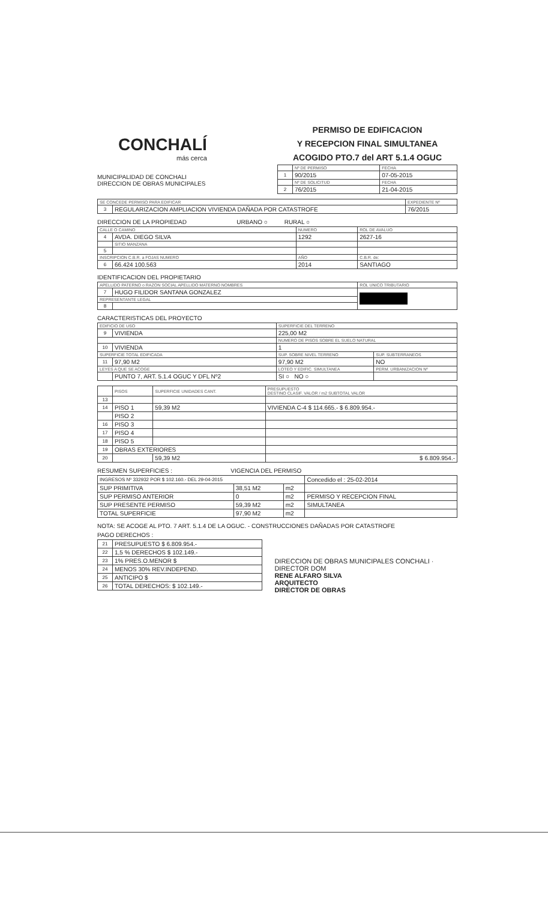CONCHALÍ
más cerca
MUNICIPALIDAD DE CONCHALI
DIRECCION DE OBRAS MUNICIPALES
PERMISO DE EDIFICACION
Y RECEPCION FINAL SIMULTANEA
ACOGIDO PTO.7 del ART 5.1.4 OGUC
| | Nº DE PERMISO | FECHA |
| --- | --- | --- |
| 1 | 90/2015 | 07-05-2015 |
| | Nº DE SOLICITUD | FECHA |
| 2 | 76/2015 | 21-04-2015 |
| SE CONCEDE PERMISO PARA EDIFICAR | | EXPEDIENTE Nº |
| --- | --- | --- |
| 3 | REGULARIZACION AMPLIACION VIVIENDA DAÑADA POR CATASTROFE | 76/2015 |
DIRECCION DE LA PROPIEDAD URBANO ○ RURAL ○
| CALLE O CAMINO | | NUMERO | ROL DE AVALUO |
| --- | --- | --- | --- |
| 4 | AVDA. DIEGO SILVA | 1292 | 2627-16 |
| | SITIO MANZANA | | |
| 5 | | | |
| INSCRIPCION C.B.R. a FOJAS NUMERO | | AÑO | C.B.R. de: |
| 6 | 66.424 100.563 | 2014 | SANTIAGO |
IDENTIFICACION DEL PROPIETARIO
| APELLIDO PATERNO o RAZON SOCIAL APELLIDO MATERNO NOMBRES | | ROL UNICO TRIBUTARIO |
| --- | --- | --- |
| 7 | HUGO FILIDOR SANTANA GONZALEZ | |
| REPRESENTANTE LEGAL | | |
| 8 | | |
CARACTERISTICAS DEL PROYECTO
| EDIFICIO DE USO | | SUPERFICIE DEL TERRENO | |
| --- | --- | --- | --- |
| 9 | VIVIENDA | 225,00 M2 | |
| | | NUMERO DE PISOS SOBRE EL SUELO NATURAL | |
| 10 | VIVIENDA | 1 | |
| SUPERFICIE TOTAL EDIFICADA | | SUP. SOBRE NIVEL TERRENO | SUP. SUBTERRANEOS |
| 11 | 97,90 M2 | 97,90 M2 | NO |
| LEYES A QUE SE ACOGE | | LOTEO Y EDIFIC. SIMULTANEA | PERM. URBANIZACION Nº |
| | PUNTO 7, ART. 5.1.4 OGUC Y DFL Nº2 | SI ○ NO ○ | |
| | PISOS | SUPERFICIE UNIDADES CANT. | PRESUPUESTO DESTINO CLASIF. VALOR / m2 SUBTOTAL VALOR |
| --- | --- | --- | --- |
| 13 | | | |
| 14 | PISO 1 | 59,39 M2 | VIVIENDA C-4 $ 114.665.- $ 6.809.954.- |
| | PISO 2 | | |
| 16 | PISO 3 | | |
| 17 | PISO 4 | | |
| 18 | PISO 5 | | |
| 19 | OBRAS EXTERIORES | | |
| 20 | | 59,39 M2 | $ 6.809.954.- |
RESUMEN SUPERFICIES : VIGENCIA DEL PERMISO
| INGRESOS Nº 332932 POR $ 102.160.- DEL 29-04-2015 | | | Concedido el : 25-02-2014 |
| SUP PRIMITIVA | 38,51 M2 | m2 | |
| SUP PERMISO ANTERIOR | 0 | m2 | PERMISO Y RECEPCION FINAL |
| SUP PRESENTE PERMISO | 59,39 M2 | m2 | SIMULTANEA |
| TOTAL SUPERFICIE | 97,90 M2 | m2 | |
NOTA: SE ACOGE AL PTO. 7 ART. 5.1.4 DE LA OGUC. - CONSTRUCCIONES DAÑADAS POR CATASTROFE
PAGO DERECHOS :
| 21 | PRESUPUESTO $ 6.809.954.- |
| 22 | 1,5 % DERECHOS $ 102.149.- |
| 23 | 1% PRES.O.MENOR $ |
| 24 | MENOS 30% REV.INDEPEND. |
| 25 | ANTICIPO $ |
| 26 | TOTAL DERECHOS: $ 102.149.- |
DIRECCION DE OBRAS MUNICIPALES CONCHALI · DIRECTOR DOM
RENE ALFARO SILVA
ARQUITECTO
DIRECTOR DE OBRAS